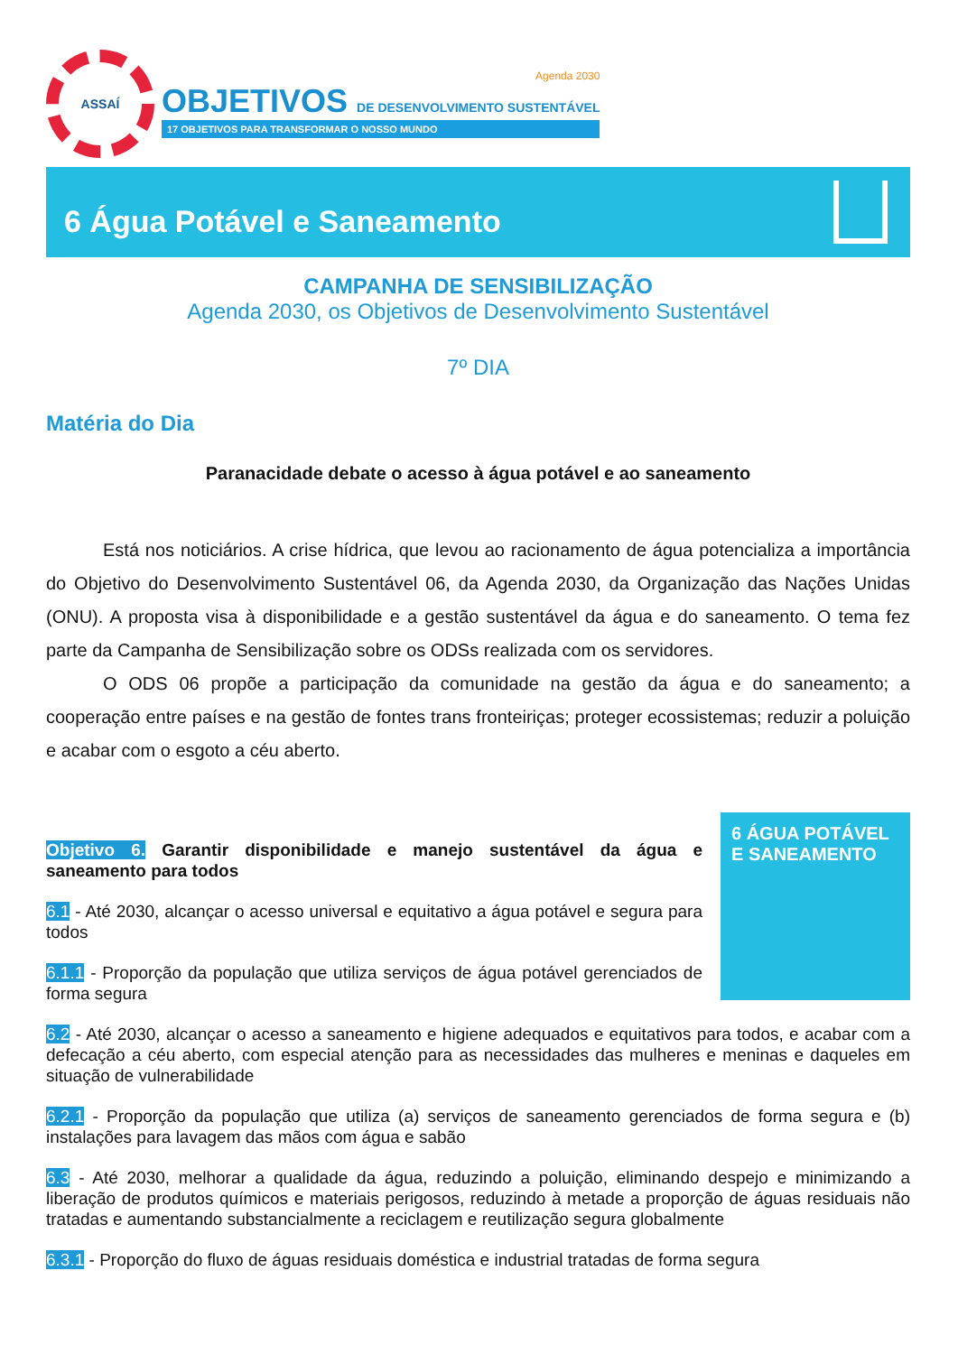ASSAÍ
Agenda 2030
OBJETIVOS DE DESENVOLVIMENTO SUSTENTÁVEL
17 OBJETIVOS PARA TRANSFORMAR O NOSSO MUNDO
6 Água Potável e Saneamento
CAMPANHA DE SENSIBILIZAÇÃO
Agenda 2030, os Objetivos de Desenvolvimento Sustentável
7º DIA
Matéria do Dia
Paranacidade debate o acesso à água potável e ao saneamento
Está nos noticiários. A crise hídrica, que levou ao racionamento de água potencializa a importância do Objetivo do Desenvolvimento Sustentável 06, da Agenda 2030, da Organização das Nações Unidas (ONU). A proposta visa à disponibilidade e a gestão sustentável da água e do saneamento. O tema fez parte da Campanha de Sensibilização sobre os ODSs realizada com os servidores.
O ODS 06 propõe a participação da comunidade na gestão da água e do saneamento; a cooperação entre países e na gestão de fontes trans fronteiriças; proteger ecossistemas; reduzir a poluição e acabar com o esgoto a céu aberto.
Objetivo 6. Garantir disponibilidade e manejo sustentável da água e saneamento para todos
6.1 - Até 2030, alcançar o acesso universal e equitativo a água potável e segura para todos
6.1.1 - Proporção da população que utiliza serviços de água potável gerenciados de forma segura
6 ÁGUA POTÁVEL E SANEAMENTO
6.2 - Até 2030, alcançar o acesso a saneamento e higiene adequados e equitativos para todos, e acabar com a defecação a céu aberto, com especial atenção para as necessidades das mulheres e meninas e daqueles em situação de vulnerabilidade
6.2.1 - Proporção da população que utiliza (a) serviços de saneamento gerenciados de forma segura e (b) instalações para lavagem das mãos com água e sabão
6.3 - Até 2030, melhorar a qualidade da água, reduzindo a poluição, eliminando despejo e minimizando a liberação de produtos químicos e materiais perigosos, reduzindo à metade a proporção de águas residuais não tratadas e aumentando substancialmente a reciclagem e reutilização segura globalmente
6.3.1 - Proporção do fluxo de águas residuais doméstica e industrial tratadas de forma segura